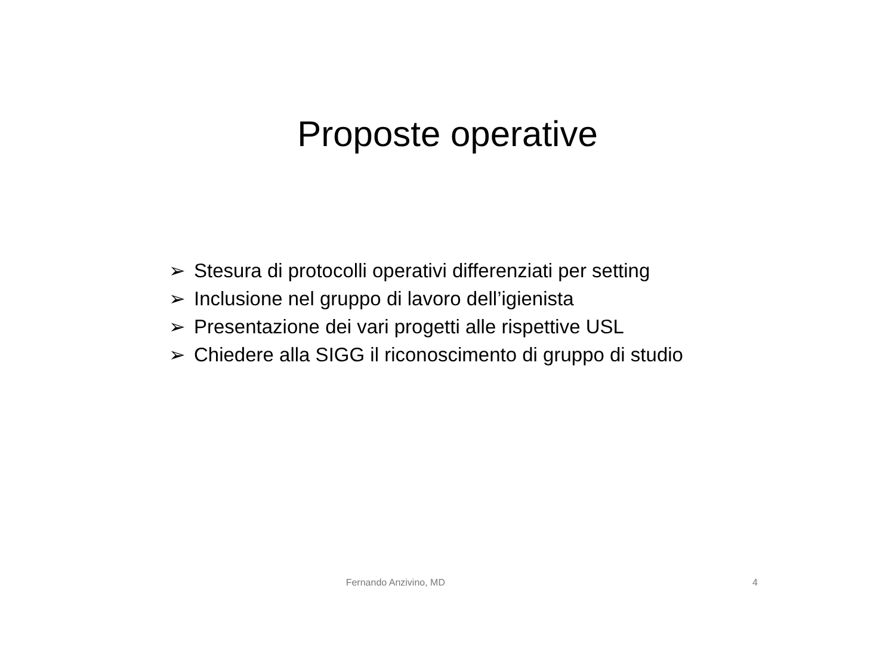Proposte operative
➢ Stesura di protocolli operativi differenziati per setting
➢ Inclusione nel gruppo di lavoro dell’igienista
➢ Presentazione dei vari progetti alle rispettive USL
➢ Chiedere alla SIGG il riconoscimento di gruppo di studio
Fernando Anzivino, MD 4